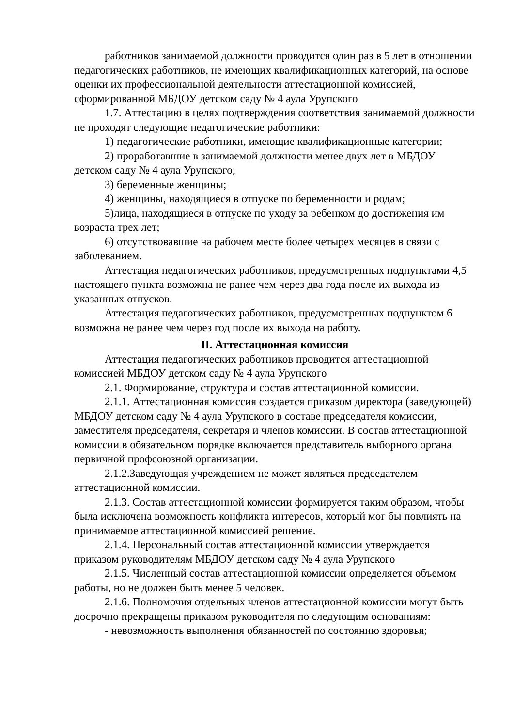работников занимаемой должности проводится один раз в 5 лет в отношении педагогических работников, не имеющих квалификационных категорий, на основе оценки их профессиональной деятельности аттестационной комиссией, сформированной МБДОУ детском саду № 4 аула Урупского
1.7. Аттестацию в целях подтверждения соответствия занимаемой должности не проходят следующие педагогические работники:
1) педагогические работники, имеющие квалификационные категории;
2) проработавшие в занимаемой должности менее двух лет в МБДОУ детском саду № 4 аула Урупского;
3) беременные женщины;
4) женщины, находящиеся в отпуске по беременности и родам;
5)лица, находящиеся в отпуске по уходу за ребенком до достижения им возраста трех лет;
6) отсутствовавшие на рабочем месте более четырех месяцев в связи с заболеванием.
Аттестация педагогических работников, предусмотренных подпунктами 4,5 настоящего пункта возможна не ранее чем через два года после их выхода из указанных отпусков.
Аттестация педагогических работников, предусмотренных подпунктом 6 возможна не ранее чем через год после их выхода на работу.
II. Аттестационная комиссия
Аттестация педагогических работников проводится аттестационной комиссией МБДОУ детском саду № 4 аула Урупского
2.1. Формирование, структура и состав аттестационной комиссии.
2.1.1. Аттестационная комиссия создается приказом директора (заведующей) МБДОУ детском саду № 4 аула Урупского в составе председателя комиссии, заместителя председателя, секретаря и членов комиссии. В состав аттестационной комиссии в обязательном порядке включается представитель выборного органа первичной профсоюзной организации.
2.1.2.Заведующая учреждением не может являться председателем аттестационной комиссии.
2.1.3. Состав аттестационной комиссии формируется таким образом, чтобы была исключена возможность конфликта интересов, который мог бы повлиять на принимаемое аттестационной комиссией решение.
2.1.4. Персональный состав аттестационной комиссии утверждается приказом руководителям МБДОУ детском саду № 4 аула Урупского
2.1.5. Численный состав аттестационной комиссии определяется объемом работы, но не должен быть менее 5 человек.
2.1.6. Полномочия отдельных членов аттестационной комиссии могут быть досрочно прекращены приказом руководителя по следующим основаниям:
- невозможность выполнения обязанностей по состоянию здоровья;